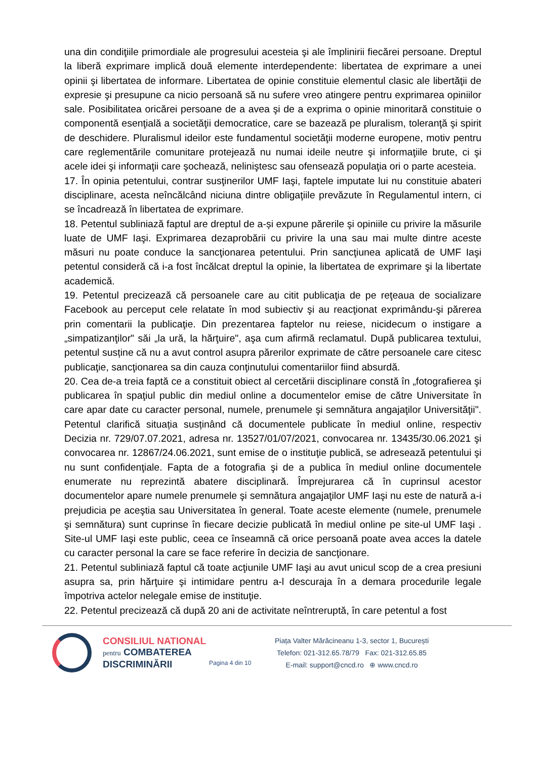una din condiţiile primordiale ale progresului acesteia şi ale împlinirii fiecărei persoane. Dreptul la liberă exprimare implică două elemente interdependente: libertatea de exprimare a unei opinii şi libertatea de informare. Libertatea de opinie constituie elementul clasic ale libertăţii de expresie şi presupune ca nicio persoană să nu sufere vreo atingere pentru exprimarea opiniilor sale. Posibilitatea oricărei persoane de a avea şi de a exprima o opinie minoritară constituie o componentă esenţială a societăţii democratice, care se bazează pe pluralism, toleranţă şi spirit de deschidere. Pluralismul ideilor este fundamentul societăţii moderne europene, motiv pentru care reglementările comunitare protejează nu numai ideile neutre şi informaţiile brute, ci şi acele idei şi informaţii care şochează, neliniştesc sau ofensează populaţia ori o parte acesteia.
17. În opinia petentului, contrar susţinerilor UMF Iaşi, faptele imputate lui nu constituie abateri disciplinare, acesta neîncălcând niciuna dintre obligaţiile prevăzute în Regulamentul intern, ci se încadrează în libertatea de exprimare.
18. Petentul subliniază faptul are dreptul de a-și expune părerile şi opiniile cu privire la măsurile luate de UMF Iaşi. Exprimarea dezaprobării cu privire la una sau mai multe dintre aceste măsuri nu poate conduce la sancţionarea petentului. Prin sancţiunea aplicată de UMF Iaşi petentul consideră că i-a fost încălcat dreptul la opinie, la libertatea de exprimare şi la libertate academică.
19. Petentul precizează că persoanele care au citit publicaţia de pe reţeaua de socializare Facebook au perceput cele relatate în mod subiectiv şi au reacţionat exprimându-şi părerea prin comentarii la publicaţie. Din prezentarea faptelor nu reiese, nicidecum o instigare a „simpatizanţilor" săi „la ură, la hărţuire", aşa cum afirmă reclamatul. După publicarea textului, petentul susține că nu a avut control asupra părerilor exprimate de către persoanele care citesc publicaţie, sancţionarea sa din cauza conţinutului comentariilor fiind absurdă.
20. Cea de-a treia faptă ce a constituit obiect al cercetării disciplinare constă în „fotografierea şi publicarea în spaţiul public din mediul online a documentelor emise de către Universitate în care apar date cu caracter personal, numele, prenumele şi semnătura angajaţilor Universităţii". Petentul clarifică situația susținând că documentele publicate în mediul online, respectiv Decizia nr. 729/07.07.2021, adresa nr. 13527/01/07/2021, convocarea nr. 13435/30.06.2021 şi convocarea nr. 12867/24.06.2021, sunt emise de o instituţie publică, se adresează petentului şi nu sunt confidenţiale. Fapta de a fotografia şi de a publica în mediul online documentele enumerate nu reprezintă abatere disciplinară. Împrejurarea că în cuprinsul acestor documentelor apare numele prenumele şi semnătura angajaţilor UMF Iaşi nu este de natură a-i prejudicia pe aceştia sau Universitatea în general. Toate aceste elemente (numele, prenumele şi semnătura) sunt cuprinse în fiecare decizie publicată în mediul online pe site-ul UMF Iaşi . Site-ul UMF Iaşi este public, ceea ce înseamnă că orice persoană poate avea acces la datele cu caracter personal la care se face referire în decizia de sancţionare.
21. Petentul subliniază faptul că toate acţiunile UMF Iaşi au avut unicul scop de a crea presiuni asupra sa, prin hărţuire şi intimidare pentru a-l descuraja în a demara procedurile legale împotriva actelor nelegale emise de instituţie.
22. Petentul precizează că după 20 ani de activitate neîntreruptă, în care petentul a fost
CONSILIUL NATIONAL
pentru COMBATEREA
DISCRIMINĂRII
Pagina 4 din 10
Piața Valter Mărăcineanu 1-3, sector 1, București
Telefon: 021-312.65.78/79 Fax: 021-312.65.85
E-mail: support@cncd.ro ⊕ www.cncd.ro